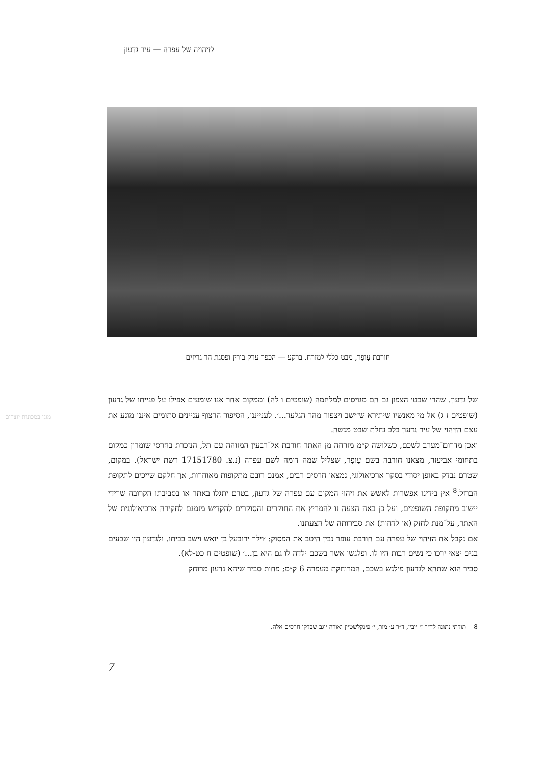לזיהויה של עפרה — עיר גדעון
חורבת עֻופַר, מבט כללי למזרח. ברקע — הכפר ערק בורין ופסגת הר גריזים
מוגן במכונות יוצרים
של גדעון. שהרי שבטי הצפון גם הם מגויסים למלחמה (שופטים ו לה) וממקום אחר אנו שומעים אפילו על פנייתו של גדעון (שופטים ז ג) אל מי מאנשיו שיתירא ש״ישב ויצפור מהר הגלעד...׳. לענייננו, הסיפור הרצוף עניינים סתומים איננו מונע את עצם הזיהוי של עיר גדעון בלב נחלת שבט מנשה.
ואכן מדרום־מערב לשכם, כשלושה ק״מ מזרחה מן האתר חורבת אל־רבעין המזוהה עם תל, הנזכרת בחרסי שומרון כמקום בתחומי אביעזר, מצאנו חורבה בשם עֻופַר, שצליל שמה דומה לשם עפרה (נ.צ. 17151780 רשת ישראל). במקום, שטרם נבדק באופן יסודי בסקר ארכיאולוגי, נמצאו חרסים רבים, אמנם רובם מתקופות מאוחרות, אך חלקם שייכים לתקופת הברזל.<sup>8</sup> אין בידינו אפשרות לאשש את זיהוי המקום עם עפרה של גדעון, בטרם יתגלו באתר או בסביבתו הקרובה שרידי יישוב מתקופת השופטים, ועל כן באה הצעה זו להמריץ את החוקרים והסוקרים להקדיש מזמנם לחקירה ארכיאולוגית של האתר, על־מנת לחזק (או לדחות) את סבירותה של הצעתנו.
אם נקבל את הזיהוי של עפרה עם חורבת עופר נבין היטב את הפסוק: ׳וילך ירובעל בן יואש וישב בביתו. ולגדעון היו שבעים בנים יצאי ירכו כי נשים רבות היו לו. ופלגשו אשר בשכם ילדה לו גם היא בן...׳ (שופטים ח כט-לא).
סביר הוא שתהא לגדעון פילגש בשכם, המרוחקת מעפרה 6 ק״מ; פחות סביר שיהא גדעון מרוחק
8 תודתי נתונה לד״ר ז׳ ייבין, ד״ר ע׳ מזר, י׳ פינקלשטיין ואורה יוגב שבדקו חרסים אלה.
7